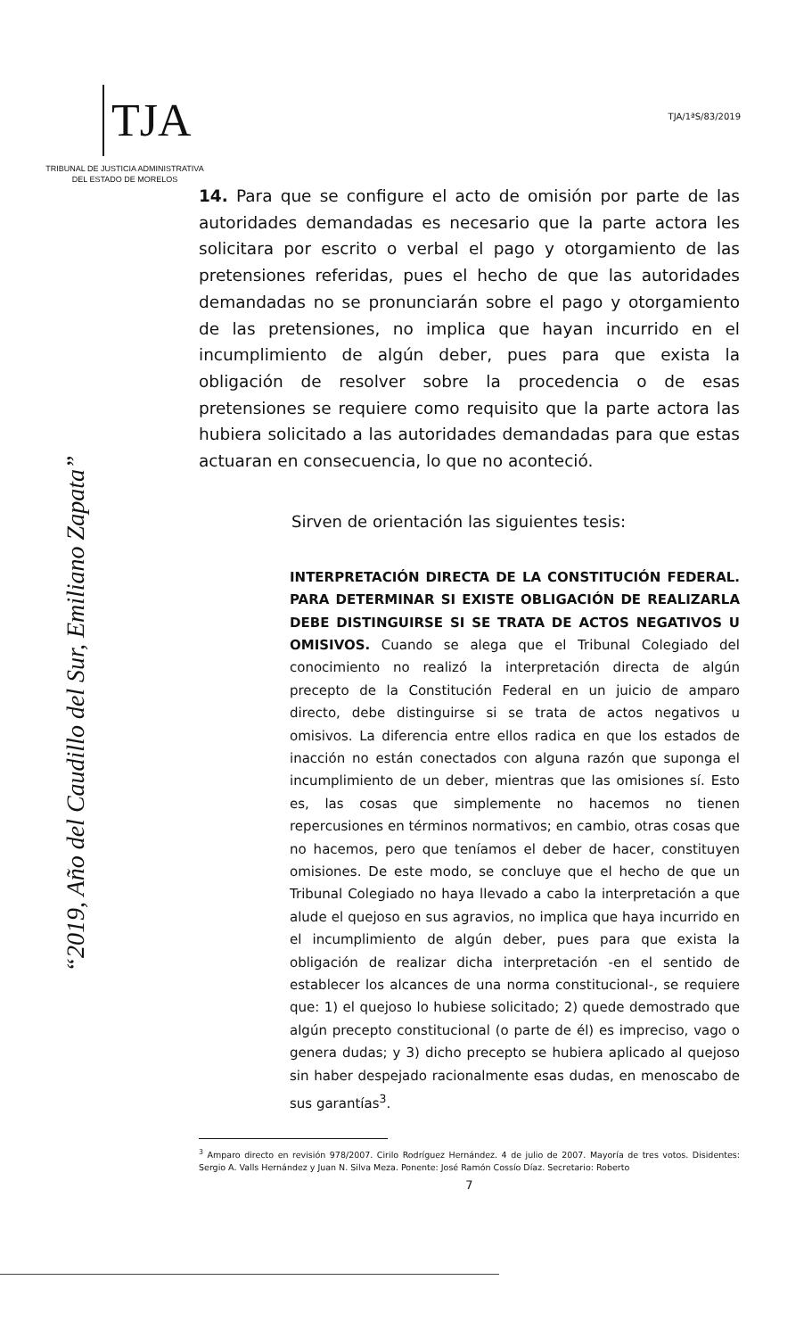TJA
TRIBUNAL DE JUSTICIA ADMINISTRATIVA
DEL ESTADO DE MORELOS
TJA/1ªS/83/2019
“2019, Año del Caudillo del Sur, Emiliano Zapata”
14. Para que se configure el acto de omisión por parte de las autoridades demandadas es necesario que la parte actora les solicitara por escrito o verbal el pago y otorgamiento de las pretensiones referidas, pues el hecho de que las autoridades demandadas no se pronunciarán sobre el pago y otorgamiento de las pretensiones, no implica que hayan incurrido en el incumplimiento de algún deber, pues para que exista la obligación de resolver sobre la procedencia o de esas pretensiones se requiere como requisito que la parte actora las hubiera solicitado a las autoridades demandadas para que estas actuaran en consecuencia, lo que no aconteció.
Sirven de orientación las siguientes tesis:
INTERPRETACIÓN DIRECTA DE LA CONSTITUCIÓN FEDERAL. PARA DETERMINAR SI EXISTE OBLIGACIÓN DE REALIZARLA DEBE DISTINGUIRSE SI SE TRATA DE ACTOS NEGATIVOS U OMISIVOS. Cuando se alega que el Tribunal Colegiado del conocimiento no realizó la interpretación directa de algún precepto de la Constitución Federal en un juicio de amparo directo, debe distinguirse si se trata de actos negativos u omisivos. La diferencia entre ellos radica en que los estados de inacción no están conectados con alguna razón que suponga el incumplimiento de un deber, mientras que las omisiones sí. Esto es, las cosas que simplemente no hacemos no tienen repercusiones en términos normativos; en cambio, otras cosas que no hacemos, pero que teníamos el deber de hacer, constituyen omisiones. De este modo, se concluye que el hecho de que un Tribunal Colegiado no haya llevado a cabo la interpretación a que alude el quejoso en sus agravios, no implica que haya incurrido en el incumplimiento de algún deber, pues para que exista la obligación de realizar dicha interpretación -en el sentido de establecer los alcances de una norma constitucional-, se requiere que: 1) el quejoso lo hubiese solicitado; 2) quede demostrado que algún precepto constitucional (o parte de él) es impreciso, vago o genera dudas; y 3) dicho precepto se hubiera aplicado al quejoso sin haber despejado racionalmente esas dudas, en menoscabo de sus garantías<sup>3</sup>.
<sup>3</sup> Amparo directo en revisión 978/2007. Cirilo Rodríguez Hernández. 4 de julio de 2007. Mayoría de tres votos. Disidentes: Sergio A. Valls Hernández y Juan N. Silva Meza. Ponente: José Ramón Cossío Díaz. Secretario: Roberto
7